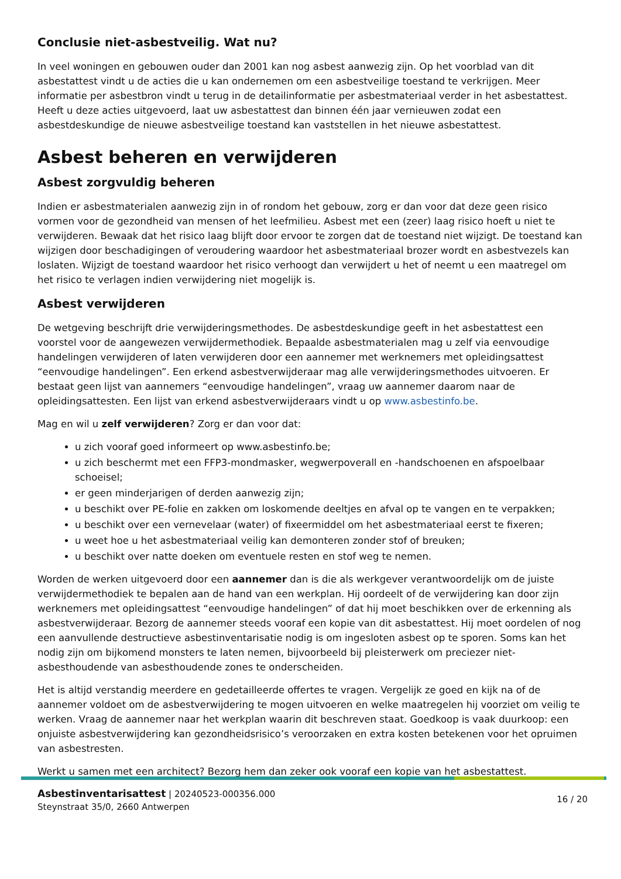Conclusie niet-asbestveilig. Wat nu?
In veel woningen en gebouwen ouder dan 2001 kan nog asbest aanwezig zijn. Op het voorblad van dit asbestattest vindt u de acties die u kan ondernemen om een asbestveilige toestand te verkrijgen. Meer informatie per asbestbron vindt u terug in de detailinformatie per asbestmateriaal verder in het asbestattest. Heeft u deze acties uitgevoerd, laat uw asbestattest dan binnen één jaar vernieuwen zodat een asbestdeskundige de nieuwe asbestveilige toestand kan vaststellen in het nieuwe asbestattest.
Asbest beheren en verwijderen
Asbest zorgvuldig beheren
Indien er asbestmaterialen aanwezig zijn in of rondom het gebouw, zorg er dan voor dat deze geen risico vormen voor de gezondheid van mensen of het leefmilieu. Asbest met een (zeer) laag risico hoeft u niet te verwijderen. Bewaak dat het risico laag blijft door ervoor te zorgen dat de toestand niet wijzigt. De toestand kan wijzigen door beschadigingen of veroudering waardoor het asbestmateriaal brozer wordt en asbestvezels kan loslaten. Wijzigt de toestand waardoor het risico verhoogt dan verwijdert u het of neemt u een maatregel om het risico te verlagen indien verwijdering niet mogelijk is.
Asbest verwijderen
De wetgeving beschrijft drie verwijderingsmethodes. De asbestdeskundige geeft in het asbestattest een voorstel voor de aangewezen verwijdermethodiek. Bepaalde asbestmaterialen mag u zelf via eenvoudige handelingen verwijderen of laten verwijderen door een aannemer met werknemers met opleidingsattest “eenvoudige handelingen”. Een erkend asbestverwijderaar mag alle verwijderingsmethodes uitvoeren. Er bestaat geen lijst van aannemers “eenvoudige handelingen”, vraag uw aannemer daarom naar de opleidingsattesten. Een lijst van erkend asbestverwijderaars vindt u op www.asbestinfo.be.
Mag en wil u zelf verwijderen? Zorg er dan voor dat:
u zich vooraf goed informeert op www.asbestinfo.be;
u zich beschermt met een FFP3-mondmasker, wegwerpoverall en -handschoenen en afspoelbaar schoeisel;
er geen minderjarigen of derden aanwezig zijn;
u beschikt over PE-folie en zakken om loskomende deeltjes en afval op te vangen en te verpakken;
u beschikt over een vernevelaar (water) of fixeermiddel om het asbestmateriaal eerst te fixeren;
u weet hoe u het asbestmateriaal veilig kan demonteren zonder stof of breuken;
u beschikt over natte doeken om eventuele resten en stof weg te nemen.
Worden de werken uitgevoerd door een aannemer dan is die als werkgever verantwoordelijk om de juiste verwijdermethodiek te bepalen aan de hand van een werkplan. Hij oordeelt of de verwijdering kan door zijn werknemers met opleidingsattest “eenvoudige handelingen” of dat hij moet beschikken over de erkenning als asbestverwijderaar. Bezorg de aannemer steeds vooraf een kopie van dit asbestattest. Hij moet oordelen of nog een aanvullende destructieve asbestinventarisatie nodig is om ingesloten asbest op te sporen. Soms kan het nodig zijn om bijkomend monsters te laten nemen, bijvoorbeeld bij pleisterwerk om preciezer niet-asbesthoudende van asbesthoudende zones te onderscheiden.
Het is altijd verstandig meerdere en gedetailleerde offertes te vragen. Vergelijk ze goed en kijk na of de aannemer voldoet om de asbestverwijdering te mogen uitvoeren en welke maatregelen hij voorziet om veilig te werken. Vraag de aannemer naar het werkplan waarin dit beschreven staat. Goedkoop is vaak duurkoop: een onjuiste asbestverwijdering kan gezondheidsrisico’s veroorzaken en extra kosten betekenen voor het opruimen van asbestresten.
Werkt u samen met een architect? Bezorg hem dan zeker ook vooraf een kopie van het asbestattest.
Asbestinventarisattest | 20240523-000356.000
Steynstraat 35/0, 2660 Antwerpen
16 / 20